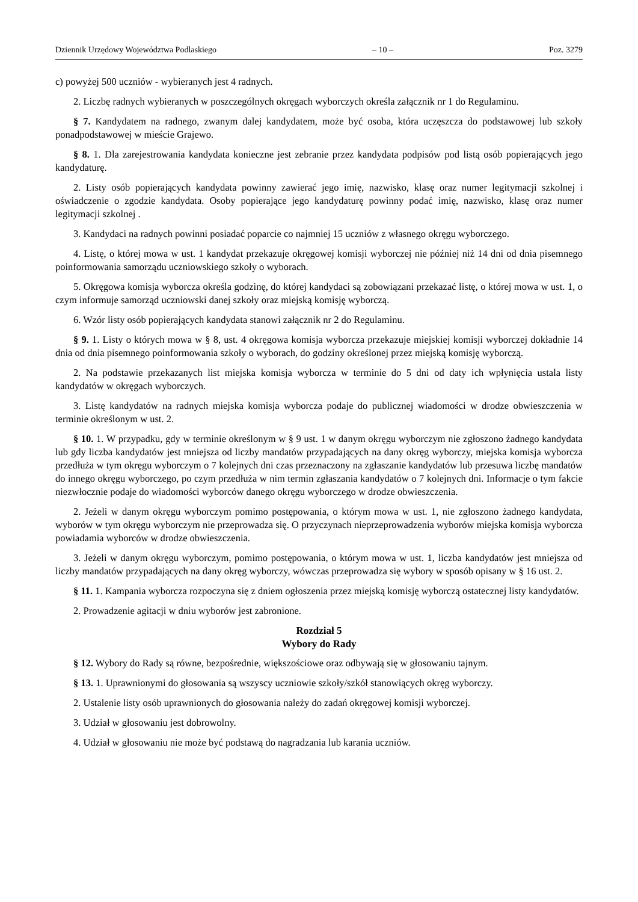Dziennik Urzędowy Województwa Podlaskiego – 10 – Poz. 3279
c) powyżej 500 uczniów - wybieranych jest 4 radnych.
2. Liczbę radnych wybieranych w poszczególnych okręgach wyborczych określa załącznik nr 1 do Regulaminu.
§ 7. Kandydatem na radnego, zwanym dalej kandydatem, może być osoba, która uczęszcza do podstawowej lub szkoły ponadpodstawowej w mieście Grajewo.
§ 8. 1. Dla zarejestrowania kandydata konieczne jest zebranie przez kandydata podpisów pod listą osób popierających jego kandydaturę.
2. Listy osób popierających kandydata powinny zawierać jego imię, nazwisko, klasę oraz numer legitymacji szkolnej i oświadczenie o zgodzie kandydata. Osoby popierające jego kandydaturę powinny podać imię, nazwisko, klasę oraz numer legitymacji szkolnej .
3. Kandydaci na radnych powinni posiadać poparcie co najmniej 15 uczniów z własnego okręgu wyborczego.
4. Listę, o której mowa w ust. 1 kandydat przekazuje okręgowej komisji wyborczej nie później niż 14 dni od dnia pisemnego poinformowania samorządu uczniowskiego szkoły o wyborach.
5. Okręgowa komisja wyborcza określa godzinę, do której kandydaci są zobowiązani przekazać listę, o której mowa w ust. 1, o czym informuje samorząd uczniowski danej szkoły oraz miejską komisję wyborczą.
6. Wzór listy osób popierających kandydata stanowi załącznik nr 2 do Regulaminu.
§ 9. 1. Listy o których mowa w § 8, ust. 4 okręgowa komisja wyborcza przekazuje miejskiej komisji wyborczej dokładnie 14 dnia od dnia pisemnego poinformowania szkoły o wyborach, do godziny określonej przez miejską komisję wyborczą.
2. Na podstawie przekazanych list miejska komisja wyborcza w terminie do 5 dni od daty ich wpłynięcia ustala listy kandydatów w okręgach wyborczych.
3. Listę kandydatów na radnych miejska komisja wyborcza podaje do publicznej wiadomości w drodze obwieszczenia w terminie określonym w ust. 2.
§ 10. 1. W przypadku, gdy w terminie określonym w § 9 ust. 1 w danym okręgu wyborczym nie zgłoszono żadnego kandydata lub gdy liczba kandydatów jest mniejsza od liczby mandatów przypadających na dany okręg wyborczy, miejska komisja wyborcza przedłuża w tym okręgu wyborczym o 7 kolejnych dni czas przeznaczony na zgłaszanie kandydatów lub przesuwa liczbę mandatów do innego okręgu wyborczego, po czym przedłuża w nim termin zgłaszania kandydatów o 7 kolejnych dni. Informacje o tym fakcie niezwłocznie podaje do wiadomości wyborców danego okręgu wyborczego w drodze obwieszczenia.
2. Jeżeli w danym okręgu wyborczym pomimo postępowania, o którym mowa w ust. 1, nie zgłoszono żadnego kandydata, wyborów w tym okręgu wyborczym nie przeprowadza się. O przyczynach nieprzeprowadzenia wyborów miejska komisja wyborcza powiadamia wyborców w drodze obwieszczenia.
3. Jeżeli w danym okręgu wyborczym, pomimo postępowania, o którym mowa w ust. 1, liczba kandydatów jest mniejsza od liczby mandatów przypadających na dany okręg wyborczy, wówczas przeprowadza się wybory w sposób opisany w § 16 ust. 2.
§ 11. 1. Kampania wyborcza rozpoczyna się z dniem ogłoszenia przez miejską komisję wyborczą ostatecznej listy kandydatów.
2. Prowadzenie agitacji w dniu wyborów jest zabronione.
Rozdział 5
Wybory do Rady
§ 12. Wybory do Rady są równe, bezpośrednie, większościowe oraz odbywają się w głosowaniu tajnym.
§ 13. 1. Uprawnionymi do głosowania są wszyscy uczniowie szkoły/szkół stanowiących okręg wyborczy.
2. Ustalenie listy osób uprawnionych do głosowania należy do zadań okręgowej komisji wyborczej.
3. Udział w głosowaniu jest dobrowolny.
4. Udział w głosowaniu nie może być podstawą do nagradzania lub karania uczniów.